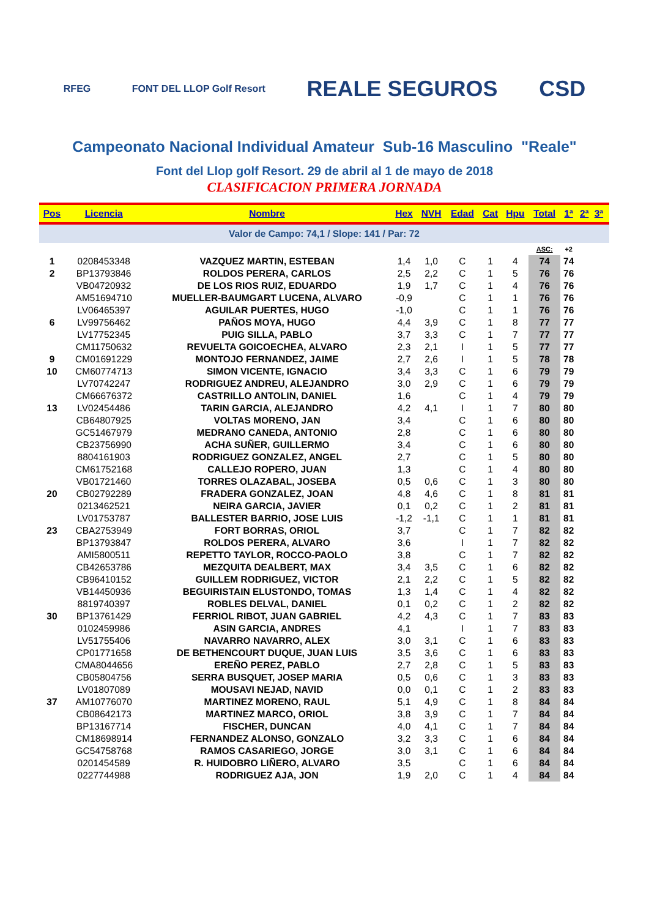RFEG FONT DEL LLOP Golf Resort
REALE SEGUROS CSD
Campeonato Nacional Individual Amateur Sub-16 Masculino "Reale"
Font del Llop golf Resort. 29 de abril al 1 de mayo de 2018
CLASIFICACION PRIMERA JORNADA
| Pos | Licencia | Nombre | Hex | NVH | Edad | Cat | Hpu | Total | 1ª | 2ª | 3ª | |
| Valor de Campo: 74,1 / Slope: 141 / Par: 72 | | | | | | | | | | | | |
| | | | | | | | | ASC: | +2 | | | |
| 1 | 0208453348 | VAZQUEZ MARTIN, ESTEBAN | 1,4 | 1,0 | C | 1 | 4 | 74 | 74 | | | |
| 2 | BP13793846 | ROLDOS PERERA, CARLOS | 2,5 | 2,2 | C | 1 | 5 | 76 | 76 | | | |
| | VB04720932 | DE LOS RIOS RUIZ, EDUARDO | 1,9 | 1,7 | C | 1 | 4 | 76 | 76 | | | |
| | AM51694710 | MUELLER-BAUMGART LUCENA, ALVARO | -0,9 | | C | 1 | 1 | 76 | 76 | | | |
| | LV06465397 | AGUILAR PUERTES, HUGO | -1,0 | | C | 1 | 1 | 76 | 76 | | | |
| 6 | LV99756462 | PAÑOS MOYA, HUGO | 4,4 | 3,9 | C | 1 | 8 | 77 | 77 | | | |
| | LV17752345 | PUIG SILLA, PABLO | 3,7 | 3,3 | C | 1 | 7 | 77 | 77 | | | |
| | CM11750632 | REVUELTA GOICOECHEA, ALVARO | 2,3 | 2,1 | I | 1 | 5 | 77 | 77 | | | |
| 9 | CM01691229 | MONTOJO FERNANDEZ, JAIME | 2,7 | 2,6 | I | 1 | 5 | 78 | 78 | | | |
| 10 | CM60774713 | SIMON VICENTE, IGNACIO | 3,4 | 3,3 | C | 1 | 6 | 79 | 79 | | | |
| | LV70742247 | RODRIGUEZ ANDREU, ALEJANDRO | 3,0 | 2,9 | C | 1 | 6 | 79 | 79 | | | |
| | CM66676372 | CASTRILLO ANTOLIN, DANIEL | 1,6 | | C | 1 | 4 | 79 | 79 | | | |
| 13 | LV02454486 | TARIN GARCIA, ALEJANDRO | 4,2 | 4,1 | I | 1 | 7 | 80 | 80 | | | |
| | CB64807925 | VOLTAS MORENO, JAN | 3,4 | | C | 1 | 6 | 80 | 80 | | | |
| | GC51467979 | MEDRANO CANEDA, ANTONIO | 2,8 | | C | 1 | 6 | 80 | 80 | | | |
| | CB23756990 | ACHA SUÑER, GUILLERMO | 3,4 | | C | 1 | 6 | 80 | 80 | | | |
| | 8804161903 | RODRIGUEZ GONZALEZ, ANGEL | 2,7 | | C | 1 | 5 | 80 | 80 | | | |
| | CM61752168 | CALLEJO ROPERO, JUAN | 1,3 | | C | 1 | 4 | 80 | 80 | | | |
| | VB01721460 | TORRES OLAZABAL, JOSEBA | 0,5 | 0,6 | C | 1 | 3 | 80 | 80 | | | |
| 20 | CB02792289 | FRADERA GONZALEZ, JOAN | 4,8 | 4,6 | C | 1 | 8 | 81 | 81 | | | |
| | 0213462521 | NEIRA GARCIA, JAVIER | 0,1 | 0,2 | C | 1 | 2 | 81 | 81 | | | |
| | LV01753787 | BALLESTER BARRIO, JOSE LUIS | -1,2 | -1,1 | C | 1 | 1 | 81 | 81 | | | |
| 23 | CBA2753949 | FORT BORRAS, ORIOL | 3,7 | | C | 1 | 7 | 82 | 82 | | | |
| | BP13793847 | ROLDOS PERERA, ALVARO | 3,6 | | I | 1 | 7 | 82 | 82 | | | |
| | AMI5800511 | REPETTO TAYLOR, ROCCO-PAOLO | 3,8 | | C | 1 | 7 | 82 | 82 | | | |
| | CB42653786 | MEZQUITA DEALBERT, MAX | 3,4 | 3,5 | C | 1 | 6 | 82 | 82 | | | |
| | CB96410152 | GUILLEM RODRIGUEZ, VICTOR | 2,1 | 2,2 | C | 1 | 5 | 82 | 82 | | | |
| | VB14450936 | BEGUIRISTAIN ELUSTONDO, TOMAS | 1,3 | 1,4 | C | 1 | 4 | 82 | 82 | | | |
| | 8819740397 | ROBLES DELVAL, DANIEL | 0,1 | 0,2 | C | 1 | 2 | 82 | 82 | | | |
| 30 | BP13761429 | FERRIOL RIBOT, JUAN GABRIEL | 4,2 | 4,3 | C | 1 | 7 | 83 | 83 | | | |
| | 0102459986 | ASIN GARCIA, ANDRES | 4,1 | | I | 1 | 7 | 83 | 83 | | | |
| | LV51755406 | NAVARRO NAVARRO, ALEX | 3,0 | 3,1 | C | 1 | 6 | 83 | 83 | | | |
| | CP01771658 | DE BETHENCOURT DUQUE, JUAN LUIS | 3,5 | 3,6 | C | 1 | 6 | 83 | 83 | | | |
| | CMA8044656 | EREÑO PEREZ, PABLO | 2,7 | 2,8 | C | 1 | 5 | 83 | 83 | | | |
| | CB05804756 | SERRA BUSQUET, JOSEP MARIA | 0,5 | 0,6 | C | 1 | 3 | 83 | 83 | | | |
| | LV01807089 | MOUSAVI NEJAD, NAVID | 0,0 | 0,1 | C | 1 | 2 | 83 | 83 | | | |
| 37 | AM10776070 | MARTINEZ MORENO, RAUL | 5,1 | 4,9 | C | 1 | 8 | 84 | 84 | | | |
| | CB08642173 | MARTINEZ MARCO, ORIOL | 3,8 | 3,9 | C | 1 | 7 | 84 | 84 | | | |
| | BP13167714 | FISCHER, DUNCAN | 4,0 | 4,1 | C | 1 | 7 | 84 | 84 | | | |
| | CM18698914 | FERNANDEZ ALONSO, GONZALO | 3,2 | 3,3 | C | 1 | 6 | 84 | 84 | | | |
| | GC54758768 | RAMOS CASARIEGO, JORGE | 3,0 | 3,1 | C | 1 | 6 | 84 | 84 | | | |
| | 0201454589 | R. HUIDOBRO LIÑERO, ALVARO | 3,5 | | C | 1 | 6 | 84 | 84 | | | |
| | 0227744988 | RODRIGUEZ AJA, JON | 1,9 | 2,0 | C | 1 | 4 | 84 | 84 | | | |